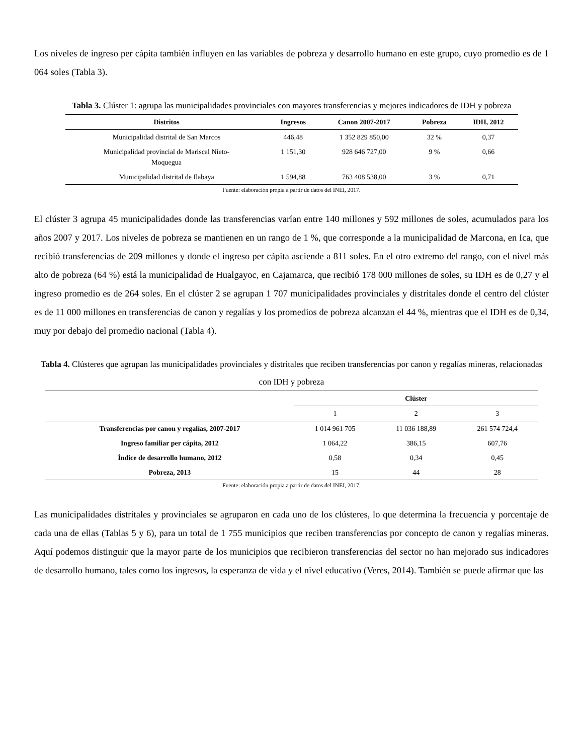Los niveles de ingreso per cápita también influyen en las variables de pobreza y desarrollo humano en este grupo, cuyo promedio es de 1 064 soles (Tabla 3).
Tabla 3. Clúster 1: agrupa las municipalidades provinciales con mayores transferencias y mejores indicadores de IDH y pobreza
| Distritos | Ingresos | Canon 2007-2017 | Pobreza | IDH, 2012 |
| --- | --- | --- | --- | --- |
| Municipalidad distrital de San Marcos | 446,48 | 1 352 829 850,00 | 32 % | 0,37 |
| Municipalidad provincial de Mariscal Nieto- Moquegua | 1 151,30 | 928 646 727,00 | 9 % | 0,66 |
| Municipalidad distrital de Ilabaya | 1 594,88 | 763 408 538,00 | 3 % | 0,71 |
Fuente: elaboración propia a partir de datos del INEI, 2017.
El clúster 3 agrupa 45 municipalidades donde las transferencias varían entre 140 millones y 592 millones de soles, acumulados para los años 2007 y 2017. Los niveles de pobreza se mantienen en un rango de 1 %, que corresponde a la municipalidad de Marcona, en Ica, que recibió transferencias de 209 millones y donde el ingreso per cápita asciende a 811 soles. En el otro extremo del rango, con el nivel más alto de pobreza (64 %) está la municipalidad de Hualgayoc, en Cajamarca, que recibió 178 000 millones de soles, su IDH es de 0,27 y el ingreso promedio es de 264 soles. En el clúster 2 se agrupan 1 707 municipalidades provinciales y distritales donde el centro del clúster es de 11 000 millones en transferencias de canon y regalías y los promedios de pobreza alcanzan el 44 %, mientras que el IDH es de 0,34, muy por debajo del promedio nacional (Tabla 4).
Tabla 4. Clústeres que agrupan las municipalidades provinciales y distritales que reciben transferencias por canon y regalías mineras, relacionadas con IDH y pobreza
| | Clúster | | |
| --- | --- | --- | --- |
| | 1 | 2 | 3 |
| Transferencias por canon y regalías, 2007-2017 | 1 014 961 705 | 11 036 188,89 | 261 574 724,4 |
| Ingreso familiar per cápita, 2012 | 1 064,22 | 386,15 | 607,76 |
| Índice de desarrollo humano, 2012 | 0,58 | 0,34 | 0,45 |
| Pobreza, 2013 | 15 | 44 | 28 |
Fuente: elaboración propia a partir de datos del INEI, 2017.
Las municipalidades distritales y provinciales se agruparon en cada uno de los clústeres, lo que determina la frecuencia y porcentaje de cada una de ellas (Tablas 5 y 6), para un total de 1 755 municipios que reciben transferencias por concepto de canon y regalías mineras. Aquí podemos distinguir que la mayor parte de los municipios que recibieron transferencias del sector no han mejorado sus indicadores de desarrollo humano, tales como los ingresos, la esperanza de vida y el nivel educativo (Veres, 2014). También se puede afirmar que las